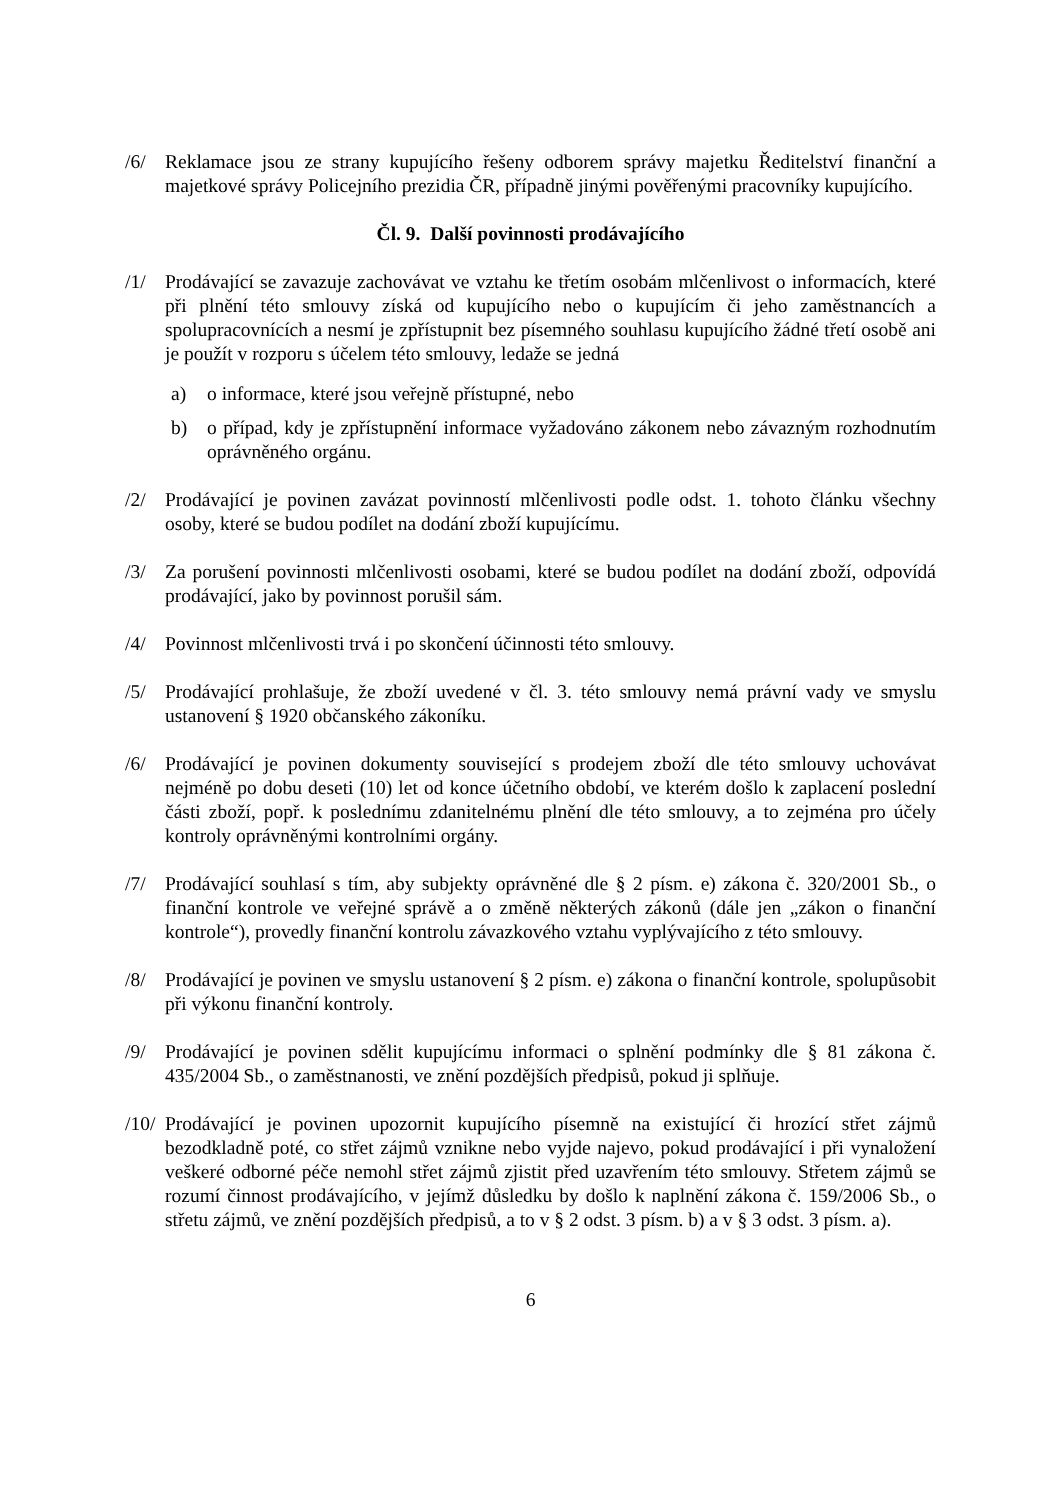/6/ Reklamace jsou ze strany kupujícího řešeny odborem správy majetku Ředitelství finanční a majetkové správy Policejního prezidia ČR, případně jinými pověřenými pracovníky kupujícího.
Čl. 9. Další povinnosti prodávajícího
/1/ Prodávající se zavazuje zachovávat ve vztahu ke třetím osobám mlčenlivost o informacích, které při plnění této smlouvy získá od kupujícího nebo o kupujícím či jeho zaměstnancích a spolupracovnících a nesmí je zpřístupnit bez písemného souhlasu kupujícího žádné třetí osobě ani je použít v rozporu s účelem této smlouvy, ledaže se jedná
a) o informace, které jsou veřejně přístupné, nebo
b) o případ, kdy je zpřístupnění informace vyžadováno zákonem nebo závazným rozhodnutím oprávněného orgánu.
/2/ Prodávající je povinen zavázat povinností mlčenlivosti podle odst. 1. tohoto článku všechny osoby, které se budou podílet na dodání zboží kupujícímu.
/3/ Za porušení povinnosti mlčenlivosti osobami, které se budou podílet na dodání zboží, odpovídá prodávající, jako by povinnost porušil sám.
/4/ Povinnost mlčenlivosti trvá i po skončení účinnosti této smlouvy.
/5/ Prodávající prohlašuje, že zboží uvedené v čl. 3. této smlouvy nemá právní vady ve smyslu ustanovení § 1920 občanského zákoníku.
/6/ Prodávající je povinen dokumenty související s prodejem zboží dle této smlouvy uchovávat nejméně po dobu deseti (10) let od konce účetního období, ve kterém došlo k zaplacení poslední části zboží, popř. k poslednímu zdanitelnému plnění dle této smlouvy, a to zejména pro účely kontroly oprávněnými kontrolními orgány.
/7/ Prodávající souhlasí s tím, aby subjekty oprávněné dle § 2 písm. e) zákona č. 320/2001 Sb., o finanční kontrole ve veřejné správě a o změně některých zákonů (dále jen „zákon o finanční kontrole“), provedly finanční kontrolu závazkového vztahu vyplývajícího z této smlouvy.
/8/ Prodávající je povinen ve smyslu ustanovení § 2 písm. e) zákona o finanční kontrole, spolupůsobit při výkonu finanční kontroly.
/9/ Prodávající je povinen sdělit kupujícímu informaci o splnění podmínky dle § 81 zákona č. 435/2004 Sb., o zaměstnanosti, ve znění pozdějších předpisů, pokud ji splňuje.
/10/
Prodávající je povinen upozornit kupujícího písemně na existující či hrozící střet zájmů bezodkladně poté, co střet zájmů vznikne nebo vyjde najevo, pokud prodávající i při vynaložení veškeré odborné péče nemohl střet zájmů zjistit před uzavřením této smlouvy. Střetem zájmů se rozumí činnost prodávajícího, v jejímž důsledku by došlo k naplnění zákona č. 159/2006 Sb., o střetu zájmů, ve znění pozdějších předpisů, a to v § 2 odst. 3 písm. b) a v § 3 odst. 3 písm. a).
6